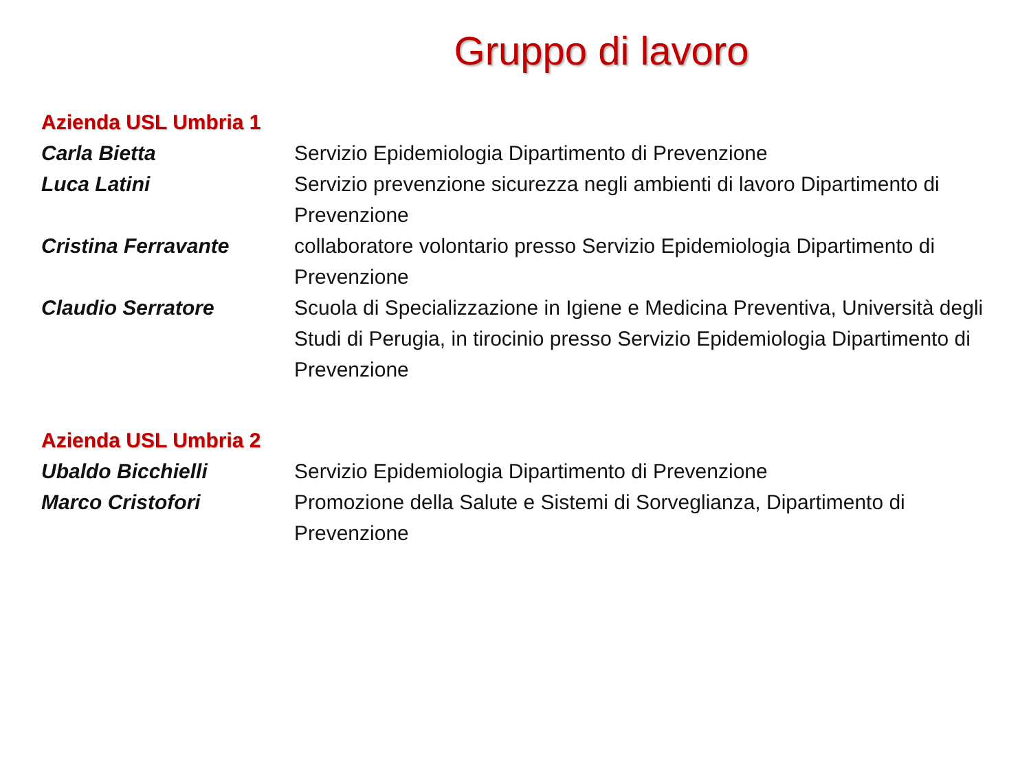Gruppo di lavoro
Azienda USL Umbria 1
Carla Bietta Servizio Epidemiologia Dipartimento di Prevenzione
Luca Latini Servizio prevenzione sicurezza negli ambienti di lavoro Dipartimento di Prevenzione
Cristina Ferravante collaboratore volontario presso Servizio Epidemiologia Dipartimento di Prevenzione
Claudio Serratore Scuola di Specializzazione in Igiene e Medicina Preventiva, Università degli Studi di Perugia, in tirocinio presso Servizio Epidemiologia Dipartimento di Prevenzione
Azienda USL Umbria 2
Ubaldo Bicchielli Servizio Epidemiologia Dipartimento di Prevenzione
Marco Cristofori Promozione della Salute e Sistemi di Sorveglianza, Dipartimento di Prevenzione